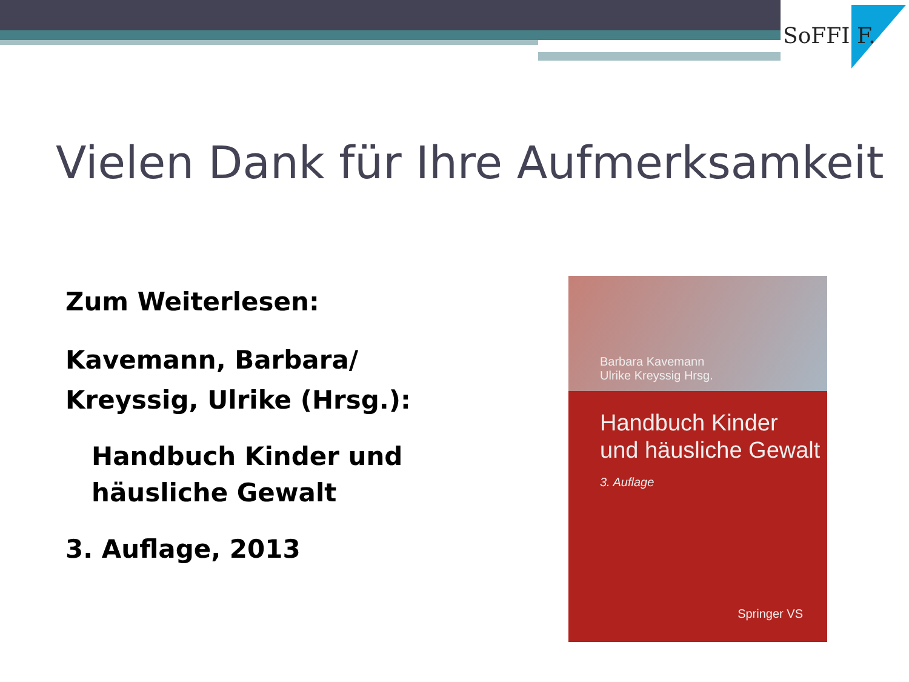SoFFI F.
Vielen Dank für Ihre Aufmerksamkeit
Zum Weiterlesen:
Kavemann, Barbara/
Kreyssig, Ulrike (Hrsg.):
Handbuch Kinder und
häusliche Gewalt
3. Auflage, 2013
Barbara Kavemann
Ulrike Kreyssig Hrsg.
Handbuch Kinder
und häusliche Gewalt
3. Auflage
Springer VS